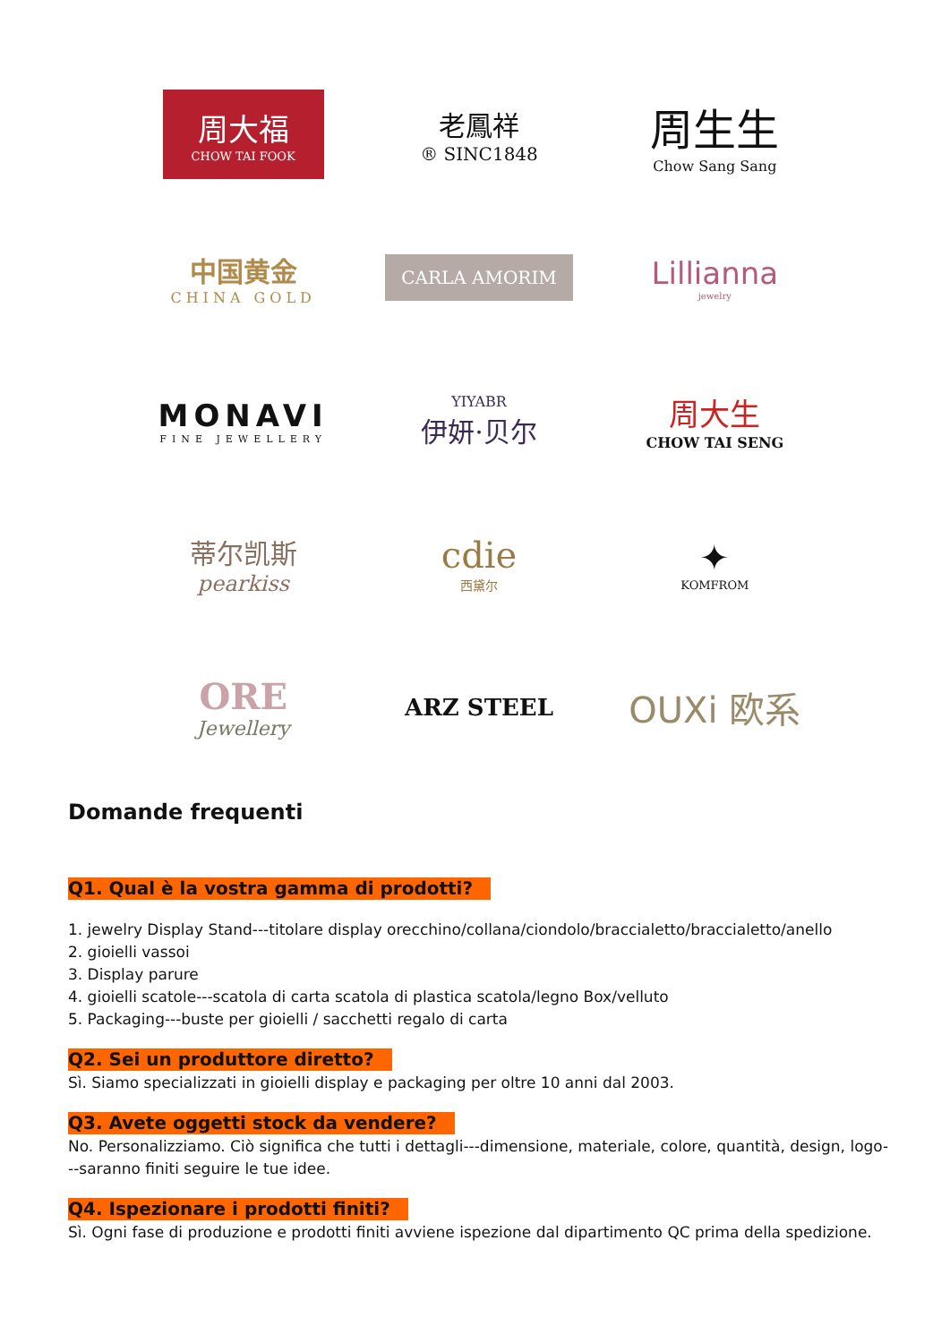周大福
CHOW TAI FOOK
老鳳祥
® SINC1848
周生生
Chow Sang Sang
中国黄金
CHINA GOLD
CARLA AMORIM
Lillianna
jewelry
MONAVI
FINE JEWELLERY
YIYABR
伊妍·贝尔
周大生
CHOW TAI SENG
蒂尔凯斯
pearkiss
cdie
西黛尔
✦
KOMFROM
ORE
Jewellery
ARZ STEEL
OUXi 欧系
Domande frequenti
Q1. Qual è la vostra gamma di prodotti?
1. jewelry Display Stand---titolare display orecchino/collana/ciondolo/braccialetto/braccialetto/anello
2. gioielli vassoi
3. Display parure
4. gioielli scatole---scatola di carta scatola di plastica scatola/legno Box/velluto
5. Packaging---buste per gioielli / sacchetti regalo di carta
Q2. Sei un produttore diretto?
Sì. Siamo specializzati in gioielli display e packaging per oltre 10 anni dal 2003.
Q3. Avete oggetti stock da vendere?
No. Personalizziamo. Ciò significa che tutti i dettagli---dimensione, materiale, colore, quantità, design, logo---saranno finiti seguire le tue idee.
Q4. Ispezionare i prodotti finiti?
Sì. Ogni fase di produzione e prodotti finiti avviene ispezione dal dipartimento QC prima della spedizione.